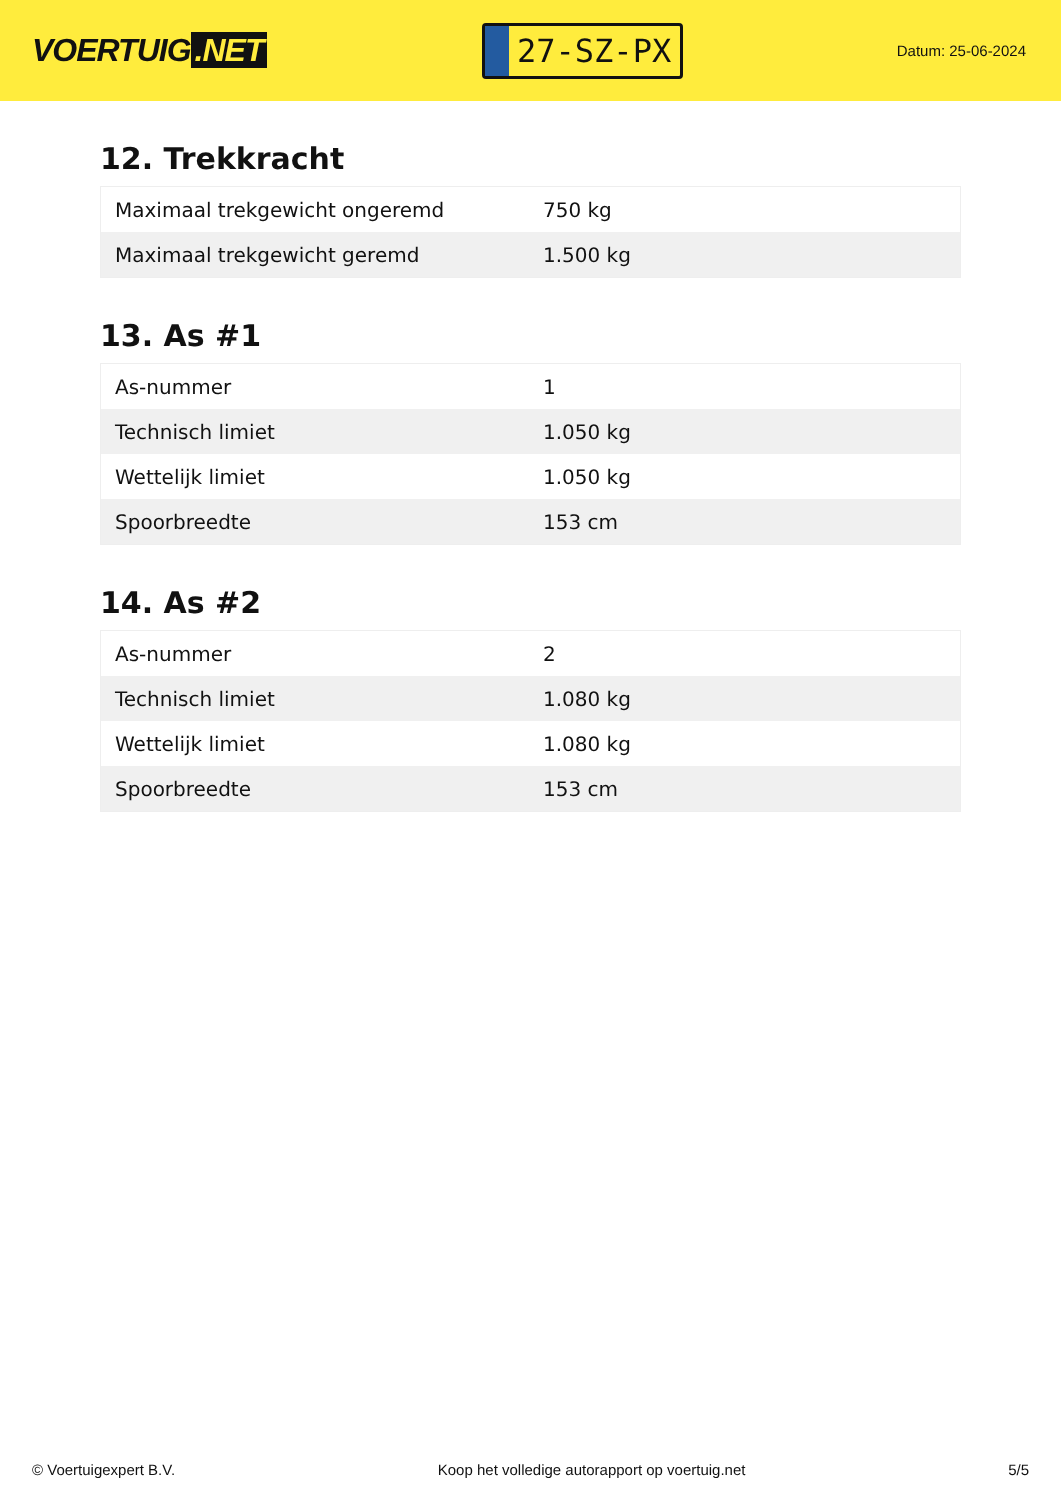VOERTUIG.NET
27-SZ-PX
Datum: 25-06-2024
12. Trekkracht
| Maximaal trekgewicht ongeremd | 750 kg |
| Maximaal trekgewicht geremd | 1.500 kg |
13. As #1
| As-nummer | 1 |
| Technisch limiet | 1.050 kg |
| Wettelijk limiet | 1.050 kg |
| Spoorbreedte | 153 cm |
14. As #2
| As-nummer | 2 |
| Technisch limiet | 1.080 kg |
| Wettelijk limiet | 1.080 kg |
| Spoorbreedte | 153 cm |
© Voertuigexpert B.V. Koop het volledige autorapport op voertuig.net 5/5